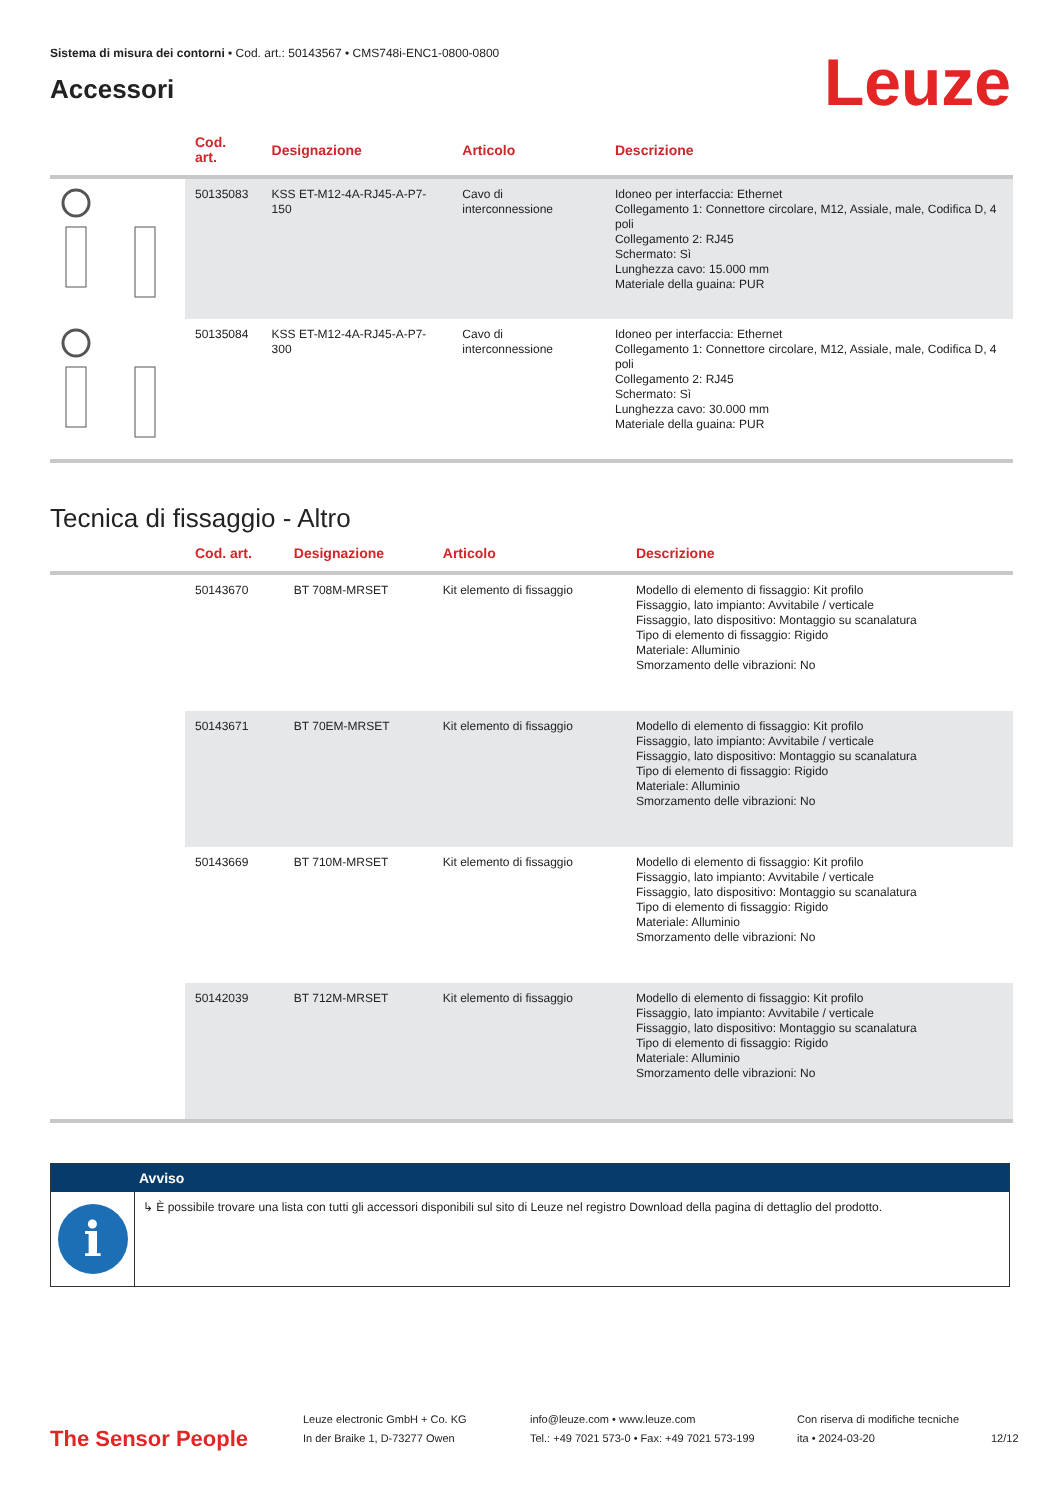Sistema di misura dei contorni • Cod. art.: 50143567 • CMS748i-ENC1-0800-0800
Accessori
Leuze
| | Cod. art. | Designazione | Articolo | Descrizione |
| --- | --- | --- | --- | --- |
| | 50135083 | KSS ET-M12-4A-RJ45-A-P7-150 | Cavo di interconnessione | Idoneo per interfaccia: Ethernet Collegamento 1: Connettore circolare, M12, Assiale, male, Codifica D, 4 poli Collegamento 2: RJ45 Schermato: Sì Lunghezza cavo: 15.000 mm Materiale della guaina: PUR |
| | 50135084 | KSS ET-M12-4A-RJ45-A-P7-300 | Cavo di interconnessione | Idoneo per interfaccia: Ethernet Collegamento 1: Connettore circolare, M12, Assiale, male, Codifica D, 4 poli Collegamento 2: RJ45 Schermato: Sì Lunghezza cavo: 30.000 mm Materiale della guaina: PUR |
Tecnica di fissaggio - Altro
| | Cod. art. | Designazione | Articolo | Descrizione |
| --- | --- | --- | --- | --- |
| | 50143670 | BT 708M-MRSET | Kit elemento di fissaggio | Modello di elemento di fissaggio: Kit profilo Fissaggio, lato impianto: Avvitabile / verticale Fissaggio, lato dispositivo: Montaggio su scanalatura Tipo di elemento di fissaggio: Rigido Materiale: Alluminio Smorzamento delle vibrazioni: No |
| | 50143671 | BT 70EM-MRSET | Kit elemento di fissaggio | Modello di elemento di fissaggio: Kit profilo Fissaggio, lato impianto: Avvitabile / verticale Fissaggio, lato dispositivo: Montaggio su scanalatura Tipo di elemento di fissaggio: Rigido Materiale: Alluminio Smorzamento delle vibrazioni: No |
| | 50143669 | BT 710M-MRSET | Kit elemento di fissaggio | Modello di elemento di fissaggio: Kit profilo Fissaggio, lato impianto: Avvitabile / verticale Fissaggio, lato dispositivo: Montaggio su scanalatura Tipo di elemento di fissaggio: Rigido Materiale: Alluminio Smorzamento delle vibrazioni: No |
| | 50142039 | BT 712M-MRSET | Kit elemento di fissaggio | Modello di elemento di fissaggio: Kit profilo Fissaggio, lato impianto: Avvitabile / verticale Fissaggio, lato dispositivo: Montaggio su scanalatura Tipo di elemento di fissaggio: Rigido Materiale: Alluminio Smorzamento delle vibrazioni: No |
Avviso
i
↳ È possibile trovare una lista con tutti gli accessori disponibili sul sito di Leuze nel registro Download della pagina di dettaglio del prodotto.
The Sensor People
Leuze electronic GmbH + Co. KG
In der Braike 1, D-73277 Owen
info@leuze.com • www.leuze.com
Tel.: +49 7021 573-0 • Fax: +49 7021 573-199
Con riserva di modifiche tecniche
ita • 2024-03-20
12/12